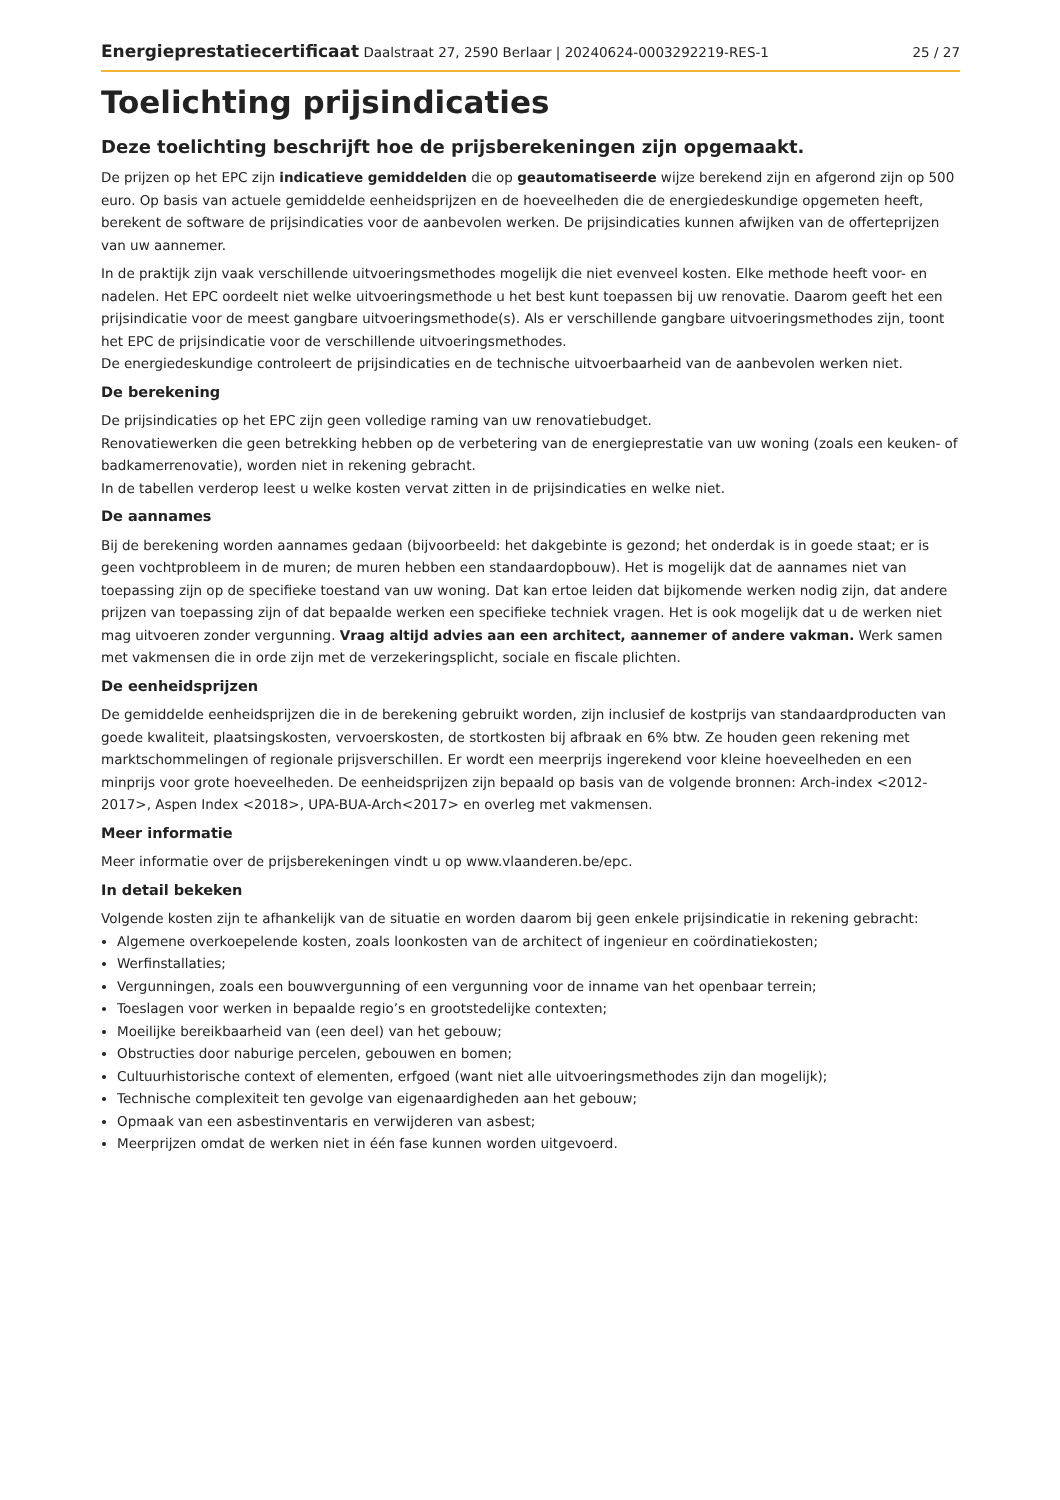Energieprestatiecertificaat Daalstraat 27, 2590 Berlaar | 20240624-0003292219-RES-1
25 / 27
Toelichting prijsindicaties
Deze toelichting beschrijft hoe de prijsberekeningen zijn opgemaakt.
De prijzen op het EPC zijn indicatieve gemiddelden die op geautomatiseerde wijze berekend zijn en afgerond zijn op 500 euro. Op basis van actuele gemiddelde eenheidsprijzen en de hoeveelheden die de energiedeskundige opgemeten heeft, berekent de software de prijsindicaties voor de aanbevolen werken. De prijsindicaties kunnen afwijken van de offerteprijzen van uw aannemer.
In de praktijk zijn vaak verschillende uitvoeringsmethodes mogelijk die niet evenveel kosten. Elke methode heeft voor- en nadelen. Het EPC oordeelt niet welke uitvoeringsmethode u het best kunt toepassen bij uw renovatie. Daarom geeft het een prijsindicatie voor de meest gangbare uitvoeringsmethode(s). Als er verschillende gangbare uitvoeringsmethodes zijn, toont het EPC de prijsindicatie voor de verschillende uitvoeringsmethodes.
De energiedeskundige controleert de prijsindicaties en de technische uitvoerbaarheid van de aanbevolen werken niet.
De berekening
De prijsindicaties op het EPC zijn geen volledige raming van uw renovatiebudget.
Renovatiewerken die geen betrekking hebben op de verbetering van de energieprestatie van uw woning (zoals een keuken- of badkamerrenovatie), worden niet in rekening gebracht.
In de tabellen verderop leest u welke kosten vervat zitten in de prijsindicaties en welke niet.
De aannames
Bij de berekening worden aannames gedaan (bijvoorbeeld: het dakgebinte is gezond; het onderdak is in goede staat; er is geen vochtprobleem in de muren; de muren hebben een standaardopbouw). Het is mogelijk dat de aannames niet van toepassing zijn op de specifieke toestand van uw woning. Dat kan ertoe leiden dat bijkomende werken nodig zijn, dat andere prijzen van toepassing zijn of dat bepaalde werken een specifieke techniek vragen. Het is ook mogelijk dat u de werken niet mag uitvoeren zonder vergunning. Vraag altijd advies aan een architect, aannemer of andere vakman. Werk samen met vakmensen die in orde zijn met de verzekeringsplicht, sociale en fiscale plichten.
De eenheidsprijzen
De gemiddelde eenheidsprijzen die in de berekening gebruikt worden, zijn inclusief de kostprijs van standaardproducten van goede kwaliteit, plaatsingskosten, vervoerskosten, de stortkosten bij afbraak en 6% btw. Ze houden geen rekening met marktschommelingen of regionale prijsverschillen. Er wordt een meerprijs ingerekend voor kleine hoeveelheden en een minprijs voor grote hoeveelheden. De eenheidsprijzen zijn bepaald op basis van de volgende bronnen: Arch-index <2012-2017>, Aspen Index <2018>, UPA-BUA-Arch<2017> en overleg met vakmensen.
Meer informatie
Meer informatie over de prijsberekeningen vindt u op www.vlaanderen.be/epc.
In detail bekeken
Volgende kosten zijn te afhankelijk van de situatie en worden daarom bij geen enkele prijsindicatie in rekening gebracht:
Algemene overkoepelende kosten, zoals loonkosten van de architect of ingenieur en coördinatiekosten;
Werfinstallaties;
Vergunningen, zoals een bouwvergunning of een vergunning voor de inname van het openbaar terrein;
Toeslagen voor werken in bepaalde regio’s en grootstedelijke contexten;
Moeilijke bereikbaarheid van (een deel) van het gebouw;
Obstructies door naburige percelen, gebouwen en bomen;
Cultuurhistorische context of elementen, erfgoed (want niet alle uitvoeringsmethodes zijn dan mogelijk);
Technische complexiteit ten gevolge van eigenaardigheden aan het gebouw;
Opmaak van een asbestinventaris en verwijderen van asbest;
Meerprijzen omdat de werken niet in één fase kunnen worden uitgevoerd.